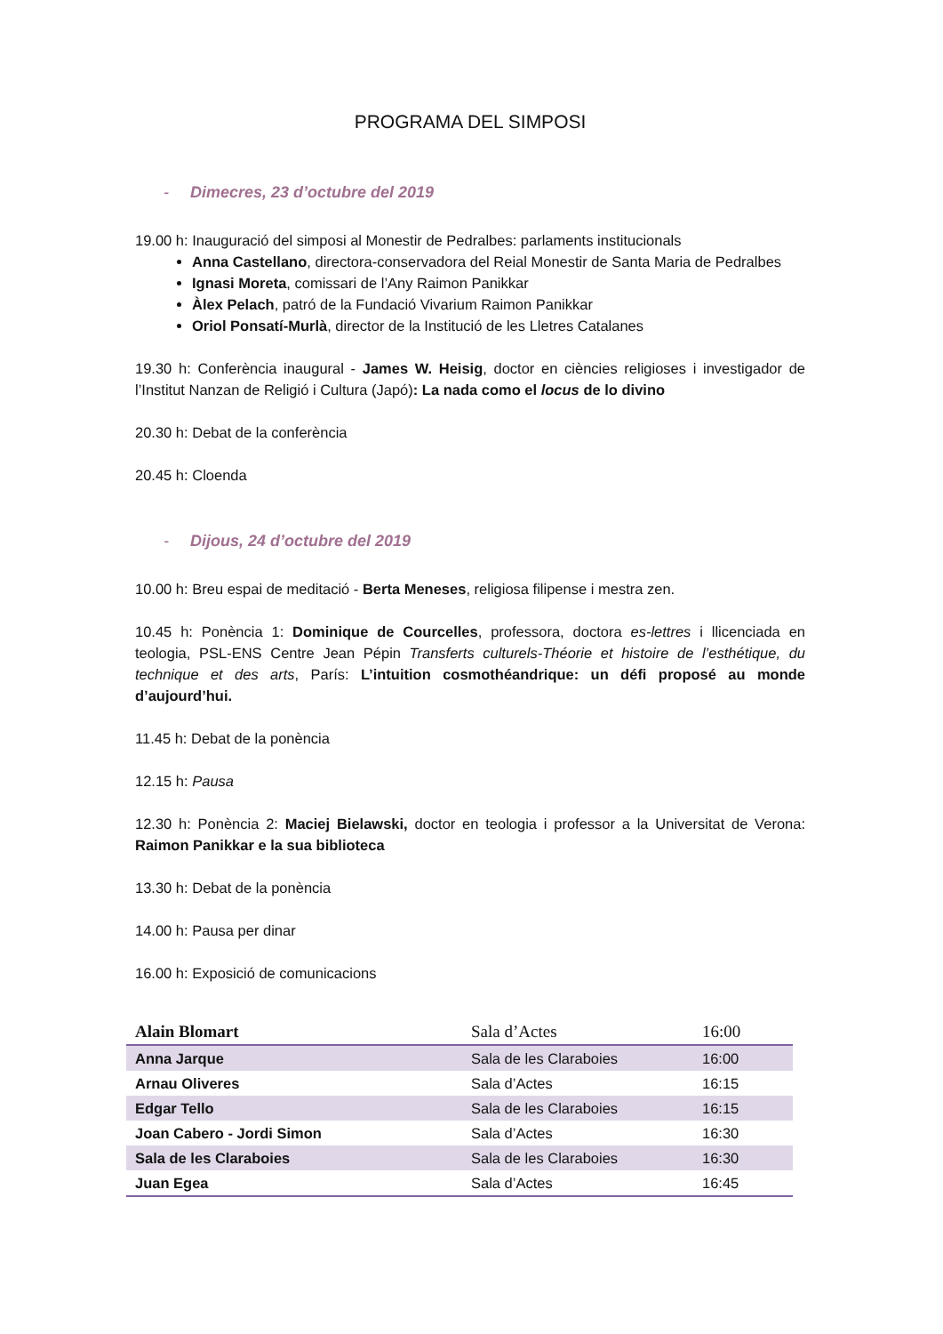PROGRAMA DEL SIMPOSI
- Dimecres, 23 d’octubre del 2019
19.00 h: Inauguració del simposi al Monestir de Pedralbes: parlaments institucionals
Anna Castellano, directora-conservadora del Reial Monestir de Santa Maria de Pedralbes
Ignasi Moreta, comissari de l’Any Raimon Panikkar
Àlex Pelach, patró de la Fundació Vivarium Raimon Panikkar
Oriol Ponsatí-Murlà, director de la Institució de les Lletres Catalanes
19.30 h: Conferència inaugural - James W. Heisig, doctor en ciències religioses i investigador de l’Institut Nanzan de Religió i Cultura (Japó): La nada como el locus de lo divino
20.30 h: Debat de la conferència
20.45 h: Cloenda
- Dijous, 24 d’octubre del 2019
10.00 h: Breu espai de meditació - Berta Meneses, religiosa filipense i mestra zen.
10.45 h: Ponència 1: Dominique de Courcelles, professora, doctora es-lettres i llicenciada en teologia, PSL-ENS Centre Jean Pépin Transferts culturels-Théorie et histoire de l’esthétique, du technique et des arts, París: L’intuition cosmothéandrique: un défi proposé au monde d’aujourd’hui.
11.45 h: Debat de la ponència
12.15 h: Pausa
12.30 h: Ponència 2: Maciej Bielawski, doctor en teologia i professor a la Universitat de Verona: Raimon Panikkar e la sua biblioteca
13.30 h: Debat de la ponència
14.00 h: Pausa per dinar
16.00 h: Exposició de comunicacions
| Alain Blomart | Sala d’Actes | 16:00 |
| Anna Jarque | Sala de les Claraboies | 16:00 |
| Arnau Oliveres | Sala d’Actes | 16:15 |
| Edgar Tello | Sala de les Claraboies | 16:15 |
| Joan Cabero - Jordi Simon | Sala d’Actes | 16:30 |
| Sala de les Claraboies | Sala de les Claraboies | 16:30 |
| Juan Egea | Sala d’Actes | 16:45 |